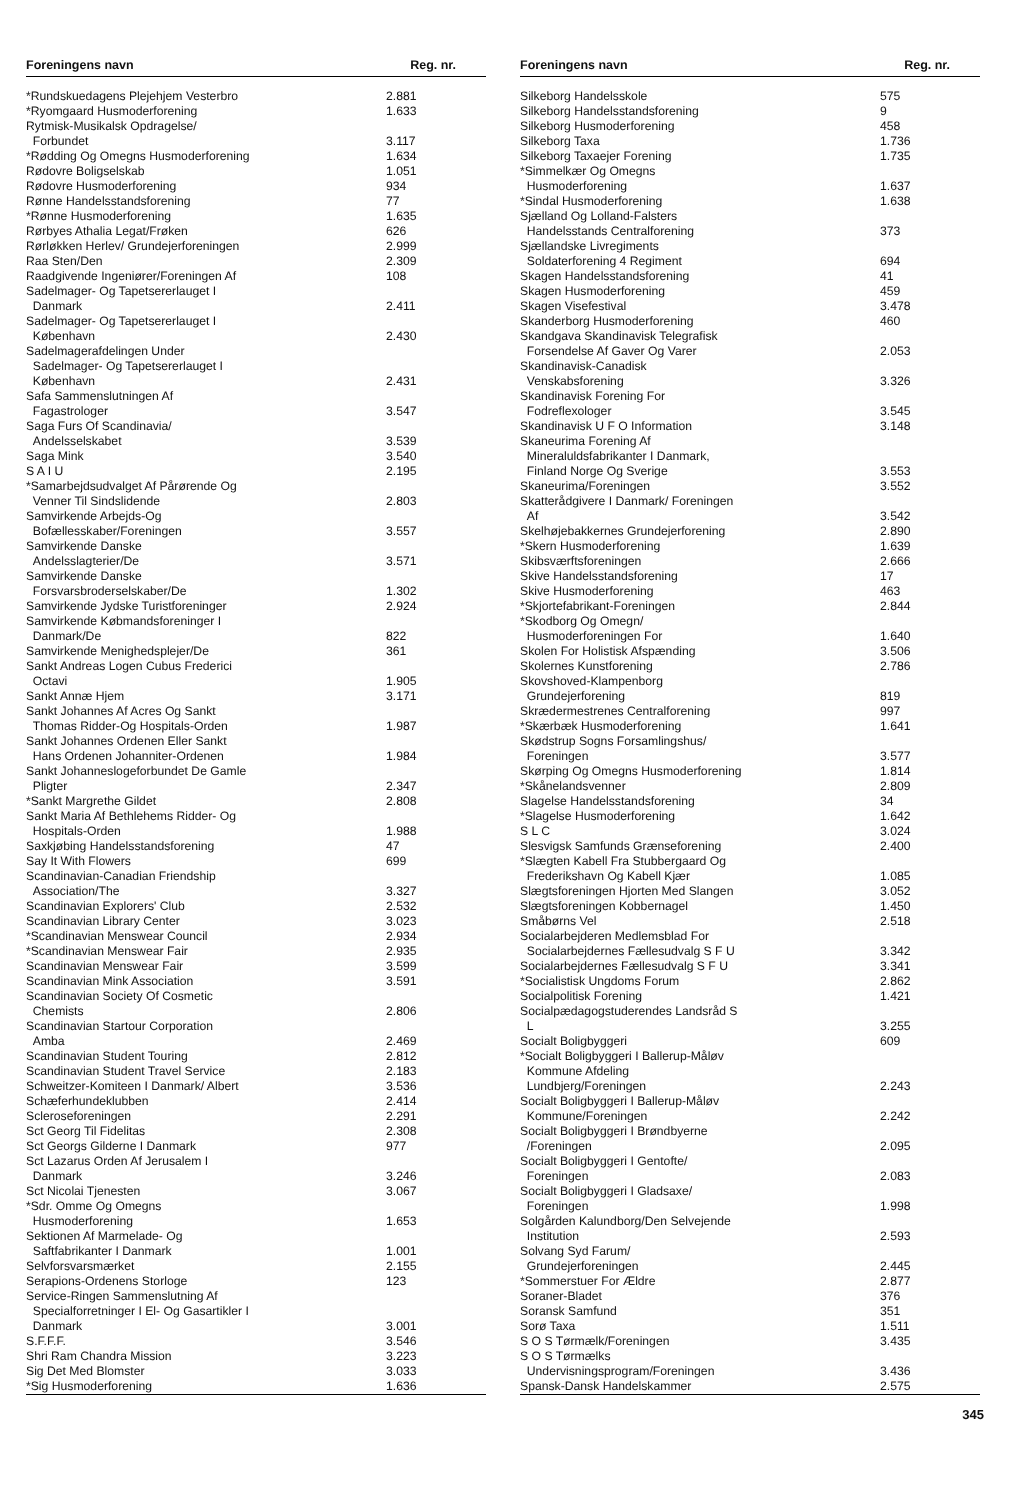| Foreningens navn | Reg. nr. |
| --- | --- |
| *Rundskuedagens Plejehjem Vesterbro | 2.881 |
| *Ryomgaard Husmoderforening | 1.633 |
| Rytmisk-Musikalsk Opdragelse/ Forbundet | 3.117 |
| *Rødding Og Omegns Husmoderforening | 1.634 |
| Rødovre Boligselskab | 1.051 |
| Rødovre Husmoderforening | 934 |
| Rønne Handelsstandsforening | 77 |
| *Rønne Husmoderforening | 1.635 |
| Rørbyes Athalia Legat/Frøken | 626 |
| Rørløkken Herlev/ Grundejerforeningen | 2.999 |
| Raa Sten/Den | 2.309 |
| Raadgivende Ingeniører/Foreningen Af | 108 |
| Sadelmager- Og Tapetsererlauget I Danmark | 2.411 |
| Sadelmager- Og Tapetsererlauget I København | 2.430 |
| Sadelmagerafdelingen Under Sadelmager- Og Tapetsererlauget I København | 2.431 |
| Safa Sammenslutningen Af Fagastrologer | 3.547 |
| Saga Furs Of Scandinavia/ Andelsselskabet | 3.539 |
| Saga Mink | 3.540 |
| S A I U | 2.195 |
| *Samarbejdsudvalget Af Pårørende Og Venner Til Sindslidende | 2.803 |
| Samvirkende Arbejds-Og Bofællesskaber/Foreningen | 3.557 |
| Samvirkende Danske Andelsslagterier/De | 3.571 |
| Samvirkende Danske Forsvarsbroderselskaber/De | 1.302 |
| Samvirkende Jydske Turistforeninger | 2.924 |
| Samvirkende Købmandsforeninger I Danmark/De | 822 |
| Samvirkende Menighedsplejer/De | 361 |
| Sankt Andreas Logen Cubus Frederici Octavi | 1.905 |
| Sankt Annæ Hjem | 3.171 |
| Sankt Johannes Af Acres Og Sankt Thomas Ridder-Og Hospitals-Orden | 1.987 |
| Sankt Johannes Ordenen Eller Sankt Hans Ordenen Johanniter-Ordenen | 1.984 |
| Sankt Johanneslogeforbundet De Gamle Pligter | 2.347 |
| *Sankt Margrethe Gildet | 2.808 |
| Sankt Maria Af Bethlehems Ridder- Og Hospitals-Orden | 1.988 |
| Saxkjøbing Handelsstandsforening | 47 |
| Say It With Flowers | 699 |
| Scandinavian-Canadian Friendship Association/The | 3.327 |
| Scandinavian Explorers' Club | 2.532 |
| Scandinavian Library Center | 3.023 |
| *Scandinavian Menswear Council | 2.934 |
| *Scandinavian Menswear Fair | 2.935 |
| Scandinavian Menswear Fair | 3.599 |
| Scandinavian Mink Association | 3.591 |
| Scandinavian Society Of Cosmetic Chemists | 2.806 |
| Scandinavian Startour Corporation Amba | 2.469 |
| Scandinavian Student Touring | 2.812 |
| Scandinavian Student Travel Service | 2.183 |
| Schweitzer-Komiteen I Danmark/ Albert | 3.536 |
| Schæferhundeklubben | 2.414 |
| Scleroseforeningen | 2.291 |
| Sct Georg Til Fidelitas | 2.308 |
| Sct Georgs Gilderne I Danmark | 977 |
| Sct Lazarus Orden Af Jerusalem I Danmark | 3.246 |
| Sct Nicolai Tjenesten | 3.067 |
| *Sdr. Omme Og Omegns Husmoderforening | 1.653 |
| Sektionen Af Marmelade- Og Saftfabrikanter I Danmark | 1.001 |
| Selvforsvarsmærket | 2.155 |
| Serapions-Ordenens Storloge | 123 |
| Service-Ringen Sammenslutning Af Specialforretninger I El- Og Gasartikler I Danmark | 3.001 |
| S.F.F.F. | 3.546 |
| Shri Ram Chandra Mission | 3.223 |
| Sig Det Med Blomster | 3.033 |
| *Sig Husmoderforening | 1.636 |
| Foreningens navn | Reg. nr. |
| --- | --- |
| Silkeborg Handelsskole | 575 |
| Silkeborg Handelsstandsforening | 9 |
| Silkeborg Husmoderforening | 458 |
| Silkeborg Taxa | 1.736 |
| Silkeborg Taxaejer Forening | 1.735 |
| *Simmelkær Og Omegns Husmoderforening | 1.637 |
| *Sindal Husmoderforening | 1.638 |
| Sjælland Og Lolland-Falsters Handelsstands Centralforening | 373 |
| Sjællandske Livregiments Soldaterforening 4 Regiment | 694 |
| Skagen Handelsstandsforening | 41 |
| Skagen Husmoderforening | 459 |
| Skagen Visefestival | 3.478 |
| Skanderborg Husmoderforening | 460 |
| Skandgava Skandinavisk Telegrafisk Forsendelse Af Gaver Og Varer | 2.053 |
| Skandinavisk-Canadisk Venskabsforening | 3.326 |
| Skandinavisk Forening For Fodreflexologer | 3.545 |
| Skandinavisk U F O Information | 3.148 |
| Skaneurima Forening Af Mineraluldsfabrikanter I Danmark, Finland Norge Og Sverige | 3.553 |
| Skaneurima/Foreningen | 3.552 |
| Skatterådgivere I Danmark/ Foreningen Af | 3.542 |
| Skelhøjebakkernes Grundejerforening | 2.890 |
| *Skern Husmoderforening | 1.639 |
| Skibsværftsforeningen | 2.666 |
| Skive Handelsstandsforening | 17 |
| Skive Husmoderforening | 463 |
| *Skjortefabrikant-Foreningen | 2.844 |
| *Skodborg Og Omegn/ Husmoderforeningen For | 1.640 |
| Skolen For Holistisk Afspænding | 3.506 |
| Skolernes Kunstforening | 2.786 |
| Skovshoved-Klampenborg Grundejerforening | 819 |
| Skrædermestrenes Centralforening | 997 |
| *Skærbæk Husmoderforening | 1.641 |
| Skødstrup Sogns Forsamlingshus/ Foreningen | 3.577 |
| Skørping Og Omegns Husmoderforening | 1.814 |
| *Skånelandsvenner | 2.809 |
| Slagelse Handelsstandsforening | 34 |
| *Slagelse Husmoderforening | 1.642 |
| S L C | 3.024 |
| Slesvigsk Samfunds Grænseforening | 2.400 |
| *Slægten Kabell Fra Stubbergaard Og Frederikshavn Og Kabell Kjær | 1.085 |
| Slægtsforeningen Hjorten Med Slangen | 3.052 |
| Slægtsforeningen Kobbernagel | 1.450 |
| Småbørns Vel | 2.518 |
| Socialarbejderen Medlemsblad For Socialarbejdernes Fællesudvalg S F U | 3.342 |
| Socialarbejdernes Fællesudvalg S F U | 3.341 |
| *Socialistisk Ungdoms Forum | 2.862 |
| Socialpolitisk Forening | 1.421 |
| Socialpædagogstuderendes Landsråd S L | 3.255 |
| Socialt Boligbyggeri | 609 |
| *Socialt Boligbyggeri I Ballerup-Måløv Kommune Afdeling Lundbjerg/Foreningen | 2.243 |
| Socialt Boligbyggeri I Ballerup-Måløv Kommune/Foreningen | 2.242 |
| Socialt Boligbyggeri I Brøndbyerne /Foreningen | 2.095 |
| Socialt Boligbyggeri I Gentofte/ Foreningen | 2.083 |
| Socialt Boligbyggeri I Gladsaxe/ Foreningen | 1.998 |
| Solgården Kalundborg/Den Selvejende Institution | 2.593 |
| Solvang Syd Farum/ Grundejerforeningen | 2.445 |
| *Sommerstuer For Ældre | 2.877 |
| Soraner-Bladet | 376 |
| Soransk Samfund | 351 |
| Sorø Taxa | 1.511 |
| S O S Tørmælk/Foreningen | 3.435 |
| S O S Tørmælks Undervisningsprogram/Foreningen | 3.436 |
| Spansk-Dansk Handelskammer | 2.575 |
345